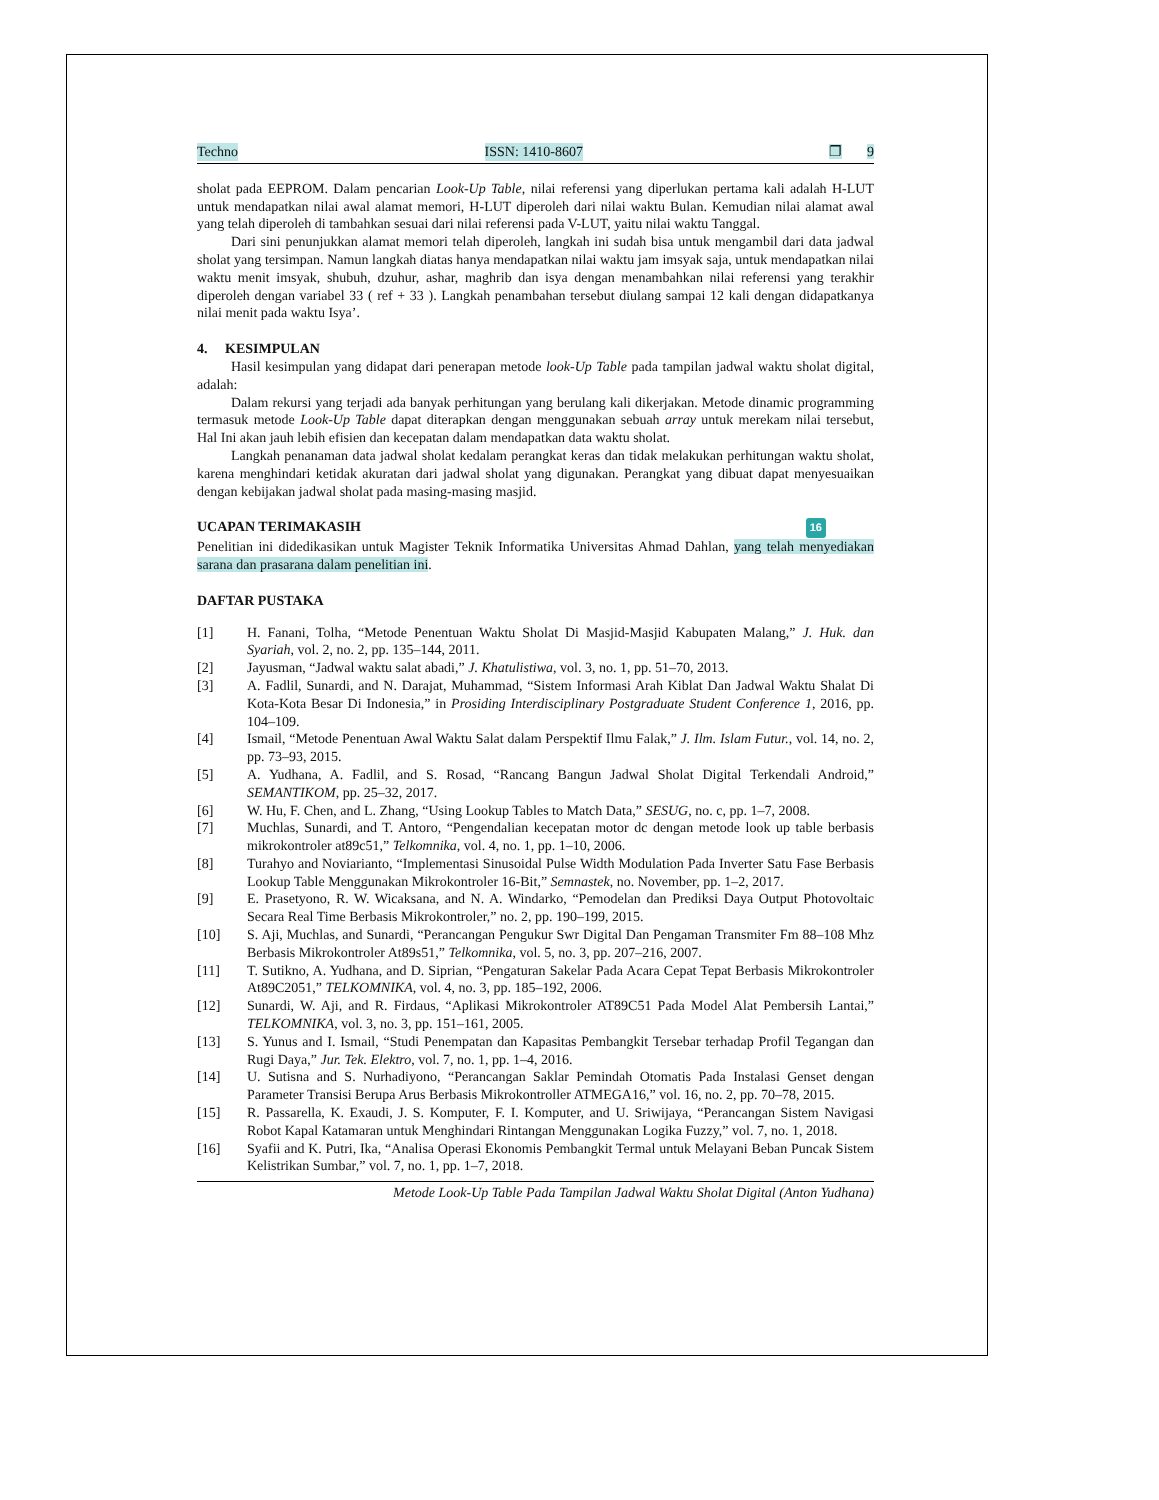Techno ISSN: 1410-8607 ❐ 9
sholat pada EEPROM. Dalam pencarian Look-Up Table, nilai referensi yang diperlukan pertama kali adalah H-LUT untuk mendapatkan nilai awal alamat memori, H-LUT diperoleh dari nilai waktu Bulan. Kemudian nilai alamat awal yang telah diperoleh di tambahkan sesuai dari nilai referensi pada V-LUT, yaitu nilai waktu Tanggal.
Dari sini penunjukkan alamat memori telah diperoleh, langkah ini sudah bisa untuk mengambil dari data jadwal sholat yang tersimpan. Namun langkah diatas hanya mendapatkan nilai waktu jam imsyak saja, untuk mendapatkan nilai waktu menit imsyak, shubuh, dzuhur, ashar, maghrib dan isya dengan menambahkan nilai referensi yang terakhir diperoleh dengan variabel 33 ( ref + 33 ). Langkah penambahan tersebut diulang sampai 12 kali dengan didapatkanya nilai menit pada waktu Isya’.
4. KESIMPULAN
Hasil kesimpulan yang didapat dari penerapan metode look-Up Table pada tampilan jadwal waktu sholat digital, adalah:
Dalam rekursi yang terjadi ada banyak perhitungan yang berulang kali dikerjakan. Metode dinamic programming termasuk metode Look-Up Table dapat diterapkan dengan menggunakan sebuah array untuk merekam nilai tersebut, Hal Ini akan jauh lebih efisien dan kecepatan dalam mendapatkan data waktu sholat.
Langkah penanaman data jadwal sholat kedalam perangkat keras dan tidak melakukan perhitungan waktu sholat, karena menghindari ketidak akuratan dari jadwal sholat yang digunakan. Perangkat yang dibuat dapat menyesuaikan dengan kebijakan jadwal sholat pada masing-masing masjid.
UCAPAN TERIMAKASIH 16
Penelitian ini didedikasikan untuk Magister Teknik Informatika Universitas Ahmad Dahlan, yang telah menyediakan sarana dan prasarana dalam penelitian ini.
DAFTAR PUSTAKA
[1] H. Fanani, Tolha, “Metode Penentuan Waktu Sholat Di Masjid-Masjid Kabupaten Malang,” J. Huk. dan Syariah, vol. 2, no. 2, pp. 135–144, 2011.
[2] Jayusman, “Jadwal waktu salat abadi,” J. Khatulistiwa, vol. 3, no. 1, pp. 51–70, 2013.
[3] A. Fadlil, Sunardi, and N. Darajat, Muhammad, “Sistem Informasi Arah Kiblat Dan Jadwal Waktu Shalat Di Kota-Kota Besar Di Indonesia,” in Prosiding Interdisciplinary Postgraduate Student Conference 1, 2016, pp. 104–109.
[4] Ismail, “Metode Penentuan Awal Waktu Salat dalam Perspektif Ilmu Falak,” J. Ilm. Islam Futur., vol. 14, no. 2, pp. 73–93, 2015.
[5] A. Yudhana, A. Fadlil, and S. Rosad, “Rancang Bangun Jadwal Sholat Digital Terkendali Android,” SEMANTIKOM, pp. 25–32, 2017.
[6] W. Hu, F. Chen, and L. Zhang, “Using Lookup Tables to Match Data,” SESUG, no. c, pp. 1–7, 2008.
[7] Muchlas, Sunardi, and T. Antoro, “Pengendalian kecepatan motor dc dengan metode look up table berbasis mikrokontroler at89c51,” Telkomnika, vol. 4, no. 1, pp. 1–10, 2006.
[8] Turahyo and Noviarianto, “Implementasi Sinusoidal Pulse Width Modulation Pada Inverter Satu Fase Berbasis Lookup Table Menggunakan Mikrokontroler 16-Bit,” Semnastek, no. November, pp. 1–2, 2017.
[9] E. Prasetyono, R. W. Wicaksana, and N. A. Windarko, “Pemodelan dan Prediksi Daya Output Photovoltaic Secara Real Time Berbasis Mikrokontroler,” no. 2, pp. 190–199, 2015.
[10] S. Aji, Muchlas, and Sunardi, “Perancangan Pengukur Swr Digital Dan Pengaman Transmiter Fm 88–108 Mhz Berbasis Mikrokontroler At89s51,” Telkomnika, vol. 5, no. 3, pp. 207–216, 2007.
[11] T. Sutikno, A. Yudhana, and D. Siprian, “Pengaturan Sakelar Pada Acara Cepat Tepat Berbasis Mikrokontroler At89C2051,” TELKOMNIKA, vol. 4, no. 3, pp. 185–192, 2006.
[12] Sunardi, W. Aji, and R. Firdaus, “Aplikasi Mikrokontroler AT89C51 Pada Model Alat Pembersih Lantai,” TELKOMNIKA, vol. 3, no. 3, pp. 151–161, 2005.
[13] S. Yunus and I. Ismail, “Studi Penempatan dan Kapasitas Pembangkit Tersebar terhadap Profil Tegangan dan Rugi Daya,” Jur. Tek. Elektro, vol. 7, no. 1, pp. 1–4, 2016.
[14] U. Sutisna and S. Nurhadiyono, “Perancangan Saklar Pemindah Otomatis Pada Instalasi Genset dengan Parameter Transisi Berupa Arus Berbasis Mikrokontroller ATMEGA16,” vol. 16, no. 2, pp. 70–78, 2015.
[15] R. Passarella, K. Exaudi, J. S. Komputer, F. I. Komputer, and U. Sriwijaya, “Perancangan Sistem Navigasi Robot Kapal Katamaran untuk Menghindari Rintangan Menggunakan Logika Fuzzy,” vol. 7, no. 1, 2018.
[16] Syafii and K. Putri, Ika, “Analisa Operasi Ekonomis Pembangkit Termal untuk Melayani Beban Puncak Sistem Kelistrikan Sumbar,” vol. 7, no. 1, pp. 1–7, 2018.
Metode Look-Up Table Pada Tampilan Jadwal Waktu Sholat Digital (Anton Yudhana)